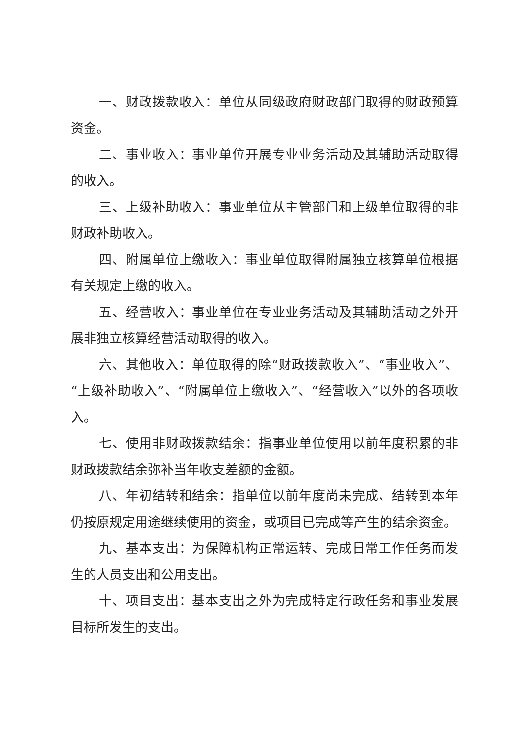一、财政拨款收入：单位从同级政府财政部门取得的财政预算资金。
二、事业收入：事业单位开展专业业务活动及其辅助活动取得的收入。
三、上级补助收入：事业单位从主管部门和上级单位取得的非财政补助收入。
四、附属单位上缴收入：事业单位取得附属独立核算单位根据有关规定上缴的收入。
五、经营收入：事业单位在专业业务活动及其辅助活动之外开展非独立核算经营活动取得的收入。
六、其他收入：单位取得的除“财政拨款收入”、“事业收入”、“上级补助收入”、“附属单位上缴收入”、“经营收入”以外的各项收入。
七、使用非财政拨款结余：指事业单位使用以前年度积累的非财政拨款结余弥补当年收支差额的金额。
八、年初结转和结余：指单位以前年度尚未完成、结转到本年仍按原规定用途继续使用的资金，或项目已完成等产生的结余资金。
九、基本支出：为保障机构正常运转、完成日常工作任务而发生的人员支出和公用支出。
十、项目支出：基本支出之外为完成特定行政任务和事业发展目标所发生的支出。